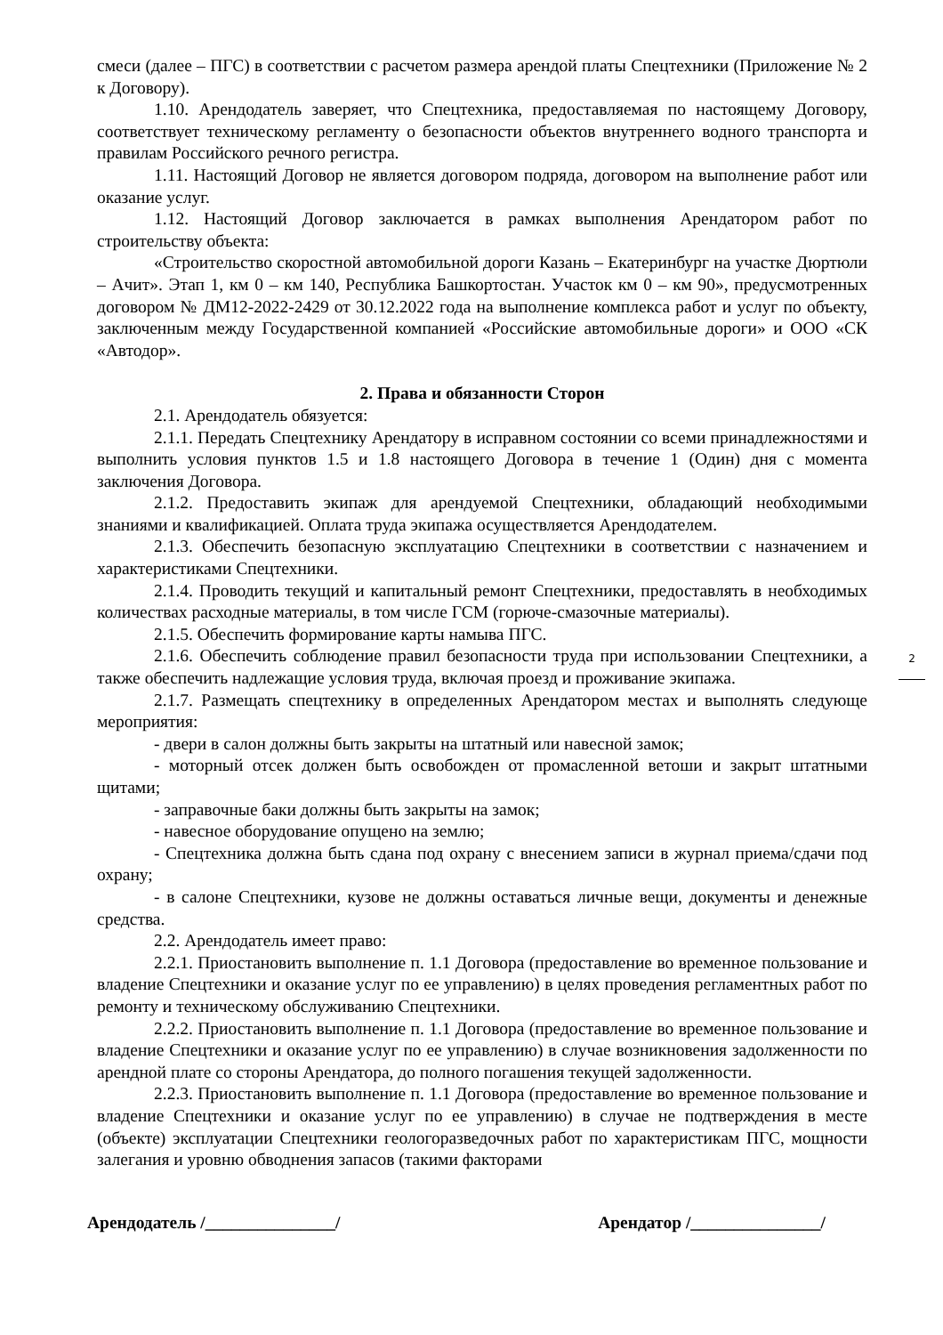смеси (далее – ПГС) в соответствии с расчетом размера арендой платы Спецтехники (Приложение № 2 к Договору).
1.10. Арендодатель заверяет, что Спецтехника, предоставляемая по настоящему Договору, соответствует техническому регламенту о безопасности объектов внутреннего водного транспорта и правилам Российского речного регистра.
1.11. Настоящий Договор не является договором подряда, договором на выполнение работ или оказание услуг.
1.12. Настоящий Договор заключается в рамках выполнения Арендатором работ по строительству объекта:
«Строительство скоростной автомобильной дороги Казань – Екатеринбург на участке Дюртюли – Ачит». Этап 1, км 0 – км 140, Республика Башкортостан. Участок км 0 – км 90», предусмотренных договором № ДМ12-2022-2429 от 30.12.2022 года на выполнение комплекса работ и услуг по объекту, заключенным между Государственной компанией «Российские автомобильные дороги» и ООО «СК «Автодор».
2. Права и обязанности Сторон
2.1. Арендодатель обязуется:
2.1.1. Передать Спецтехнику Арендатору в исправном состоянии со всеми принадлежностями и выполнить условия пунктов 1.5 и 1.8 настоящего Договора в течение 1 (Один) дня с момента заключения Договора.
2.1.2. Предоставить экипаж для арендуемой Спецтехники, обладающий необходимыми знаниями и квалификацией. Оплата труда экипажа осуществляется Арендодателем.
2.1.3. Обеспечить безопасную эксплуатацию Спецтехники в соответствии с назначением и характеристиками Спецтехники.
2.1.4. Проводить текущий и капитальный ремонт Спецтехники, предоставлять в необходимых количествах расходные материалы, в том числе ГСМ (горюче-смазочные материалы).
2.1.5. Обеспечить формирование карты намыва ПГС.
2.1.6. Обеспечить соблюдение правил безопасности труда при использовании Спецтехники, а также обеспечить надлежащие условия труда, включая проезд и проживание экипажа.
2.1.7. Размещать спецтехнику в определенных Арендатором местах и выполнять следующе мероприятия:
- двери в салон должны быть закрыты на штатный или навесной замок;
- моторный отсек должен быть освобожден от промасленной ветоши и закрыт штатными щитами;
- заправочные баки должны быть закрыты на замок;
- навесное оборудование опущено на землю;
- Спецтехника должна быть сдана под охрану с внесением записи в журнал приема/сдачи под охрану;
- в салоне Спецтехники, кузове не должны оставаться личные вещи, документы и денежные средства.
2.2. Арендодатель имеет право:
2.2.1. Приостановить выполнение п. 1.1 Договора (предоставление во временное пользование и владение Спецтехники и оказание услуг по ее управлению) в целях проведения регламентных работ по ремонту и техническому обслуживанию Спецтехники.
2.2.2. Приостановить выполнение п. 1.1 Договора (предоставление во временное пользование и владение Спецтехники и оказание услуг по ее управлению) в случае возникновения задолженности по арендной плате со стороны Арендатора, до полного погашения текущей задолженности.
2.2.3. Приостановить выполнение п. 1.1 Договора (предоставление во временное пользование и владение Спецтехники и оказание услуг по ее управлению) в случае не подтверждения в месте (объекте) эксплуатации Спецтехники геологоразведочных работ по характеристикам ПГС, мощности залегания и уровню обводнения запасов (такими факторами
2
Арендодатель /_______________/ Арендатор /_______________/